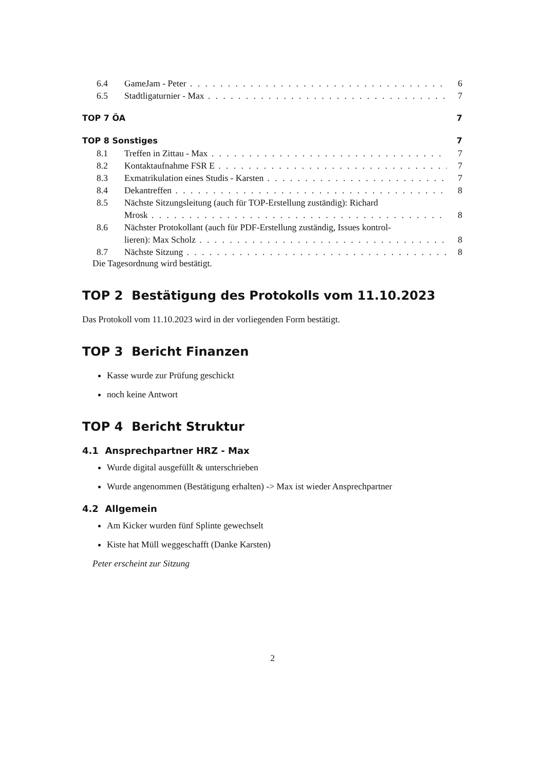6.4 GameJam - Peter 6
6.5 Stadtligaturnier - Max 7
TOP 7 ÖA 7
TOP 8 Sonstiges 7
8.1 Treffen in Zittau - Max 7
8.2 Kontaktaufnahme FSR E 7
8.3 Exmatrikulation eines Studis - Karsten 7
8.4 Dekantreffen 8
8.5 Nächste Sitzungsleitung (auch für TOP-Erstellung zuständig): Richard
Mrosk 8
8.6 Nächster Protokollant (auch für PDF-Erstellung zuständig, Issues kontrol-
lieren): Max Scholz 8
8.7 Nächste Sitzung 8
Die Tagesordnung wird bestätigt.
TOP 2 Bestätigung des Protokolls vom 11.10.2023
Das Protokoll vom 11.10.2023 wird in der vorliegenden Form bestätigt.
TOP 3 Bericht Finanzen
Kasse wurde zur Prüfung geschickt
noch keine Antwort
TOP 4 Bericht Struktur
4.1 Ansprechpartner HRZ - Max
Wurde digital ausgefüllt & unterschrieben
Wurde angenommen (Bestätigung erhalten) -> Max ist wieder Ansprechpartner
4.2 Allgemein
Am Kicker wurden fünf Splinte gewechselt
Kiste hat Müll weggeschafft (Danke Karsten)
Peter erscheint zur Sitzung
2